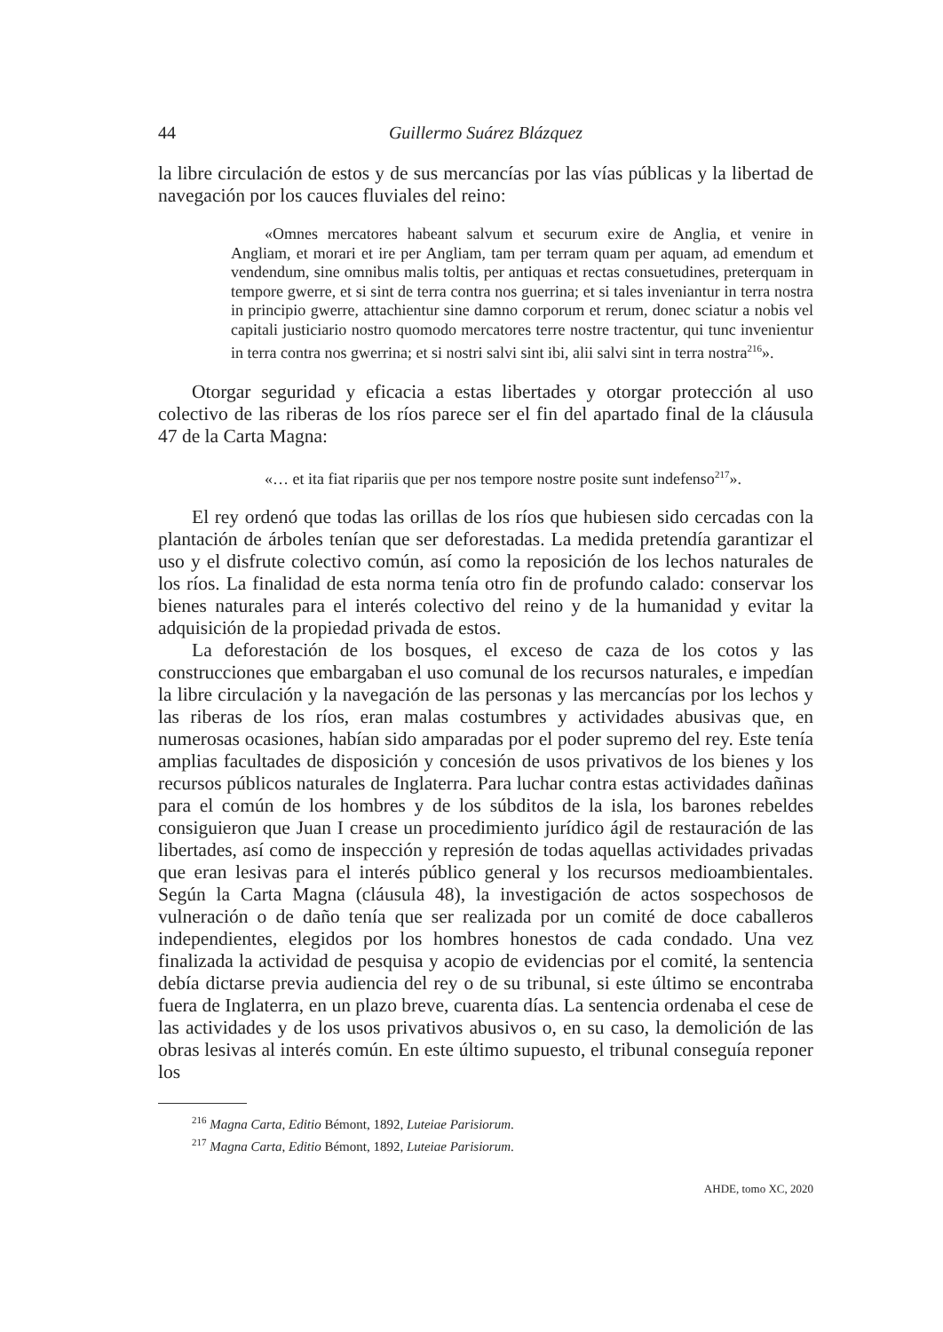44 Guillermo Suárez Blázquez
la libre circulación de estos y de sus mercancías por las vías públicas y la libertad de navegación por los cauces fluviales del reino:
«Omnes mercatores habeant salvum et securum exire de Anglia, et venire in Angliam, et morari et ire per Angliam, tam per terram quam per aquam, ad emendum et vendendum, sine omnibus malis toltis, per antiquas et rectas consuetudines, preterquam in tempore gwerre, et si sint de terra contra nos guerrina; et si tales inveniantur in terra nostra in principio gwerre, attachientur sine damno corporum et rerum, donec sciatur a nobis vel capitali justiciario nostro quomodo mercatores terre nostre tractentur, qui tunc invenientur in terra contra nos gwerrina; et si nostri salvi sint ibi, alii salvi sint in terra nostra<sup>216</sup>».
Otorgar seguridad y eficacia a estas libertades y otorgar protección al uso colectivo de las riberas de los ríos parece ser el fin del apartado final de la cláusula 47 de la Carta Magna:
«… et ita fiat ripariis que per nos tempore nostre posite sunt indefenso<sup>217</sup>».
El rey ordenó que todas las orillas de los ríos que hubiesen sido cercadas con la plantación de árboles tenían que ser deforestadas. La medida pretendía garantizar el uso y el disfrute colectivo común, así como la reposición de los lechos naturales de los ríos. La finalidad de esta norma tenía otro fin de profundo calado: conservar los bienes naturales para el interés colectivo del reino y de la humanidad y evitar la adquisición de la propiedad privada de estos.
La deforestación de los bosques, el exceso de caza de los cotos y las construcciones que embargaban el uso comunal de los recursos naturales, e impedían la libre circulación y la navegación de las personas y las mercancías por los lechos y las riberas de los ríos, eran malas costumbres y actividades abusivas que, en numerosas ocasiones, habían sido amparadas por el poder supremo del rey. Este tenía amplias facultades de disposición y concesión de usos privativos de los bienes y los recursos públicos naturales de Inglaterra. Para luchar contra estas actividades dañinas para el común de los hombres y de los súbditos de la isla, los barones rebeldes consiguieron que Juan I crease un procedimiento jurídico ágil de restauración de las libertades, así como de inspección y represión de todas aquellas actividades privadas que eran lesivas para el interés público general y los recursos medioambientales. Según la Carta Magna (cláusula 48), la investigación de actos sospechosos de vulneración o de daño tenía que ser realizada por un comité de doce caballeros independientes, elegidos por los hombres honestos de cada condado. Una vez finalizada la actividad de pesquisa y acopio de evidencias por el comité, la sentencia debía dictarse previa audiencia del rey o de su tribunal, si este último se encontraba fuera de Inglaterra, en un plazo breve, cuarenta días. La sentencia ordenaba el cese de las actividades y de los usos privativos abusivos o, en su caso, la demolición de las obras lesivas al interés común. En este último supuesto, el tribunal conseguía reponer los
<sup>216</sup> Magna Carta, Editio Bémont, 1892, Luteiae Parisiorum.
<sup>217</sup> Magna Carta, Editio Bémont, 1892, Luteiae Parisiorum.
AHDE, tomo XC, 2020